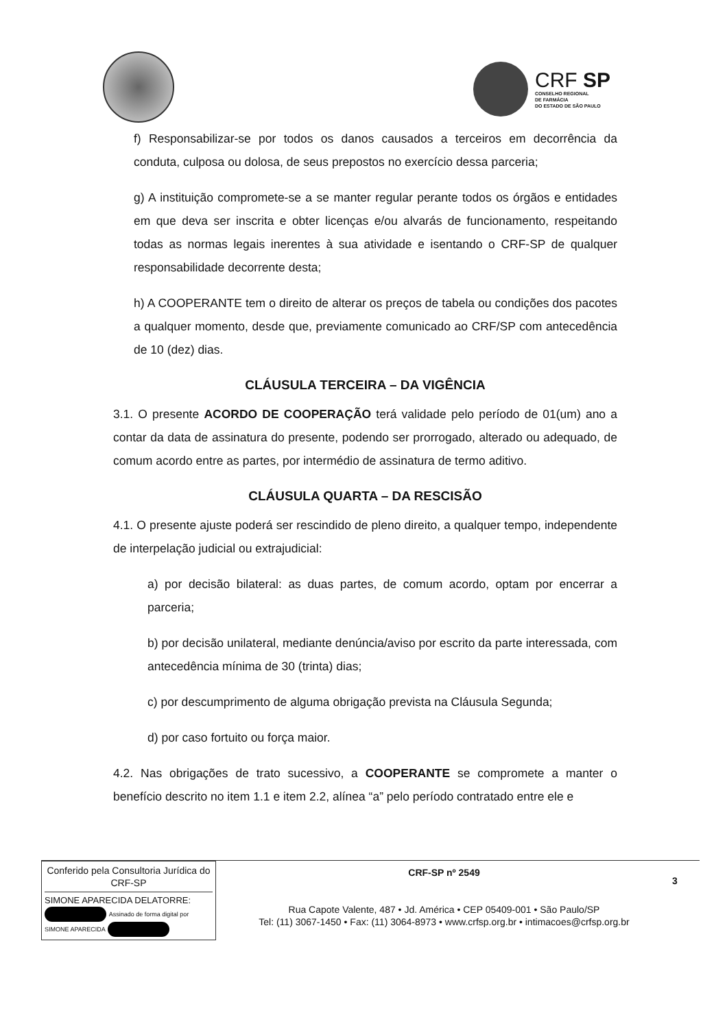CRF SP
CONSELHO REGIONAL
DE FARMÁCIA
DO ESTADO DE SÃO PAULO
f) Responsabilizar-se por todos os danos causados a terceiros em decorrência da conduta, culposa ou dolosa, de seus prepostos no exercício dessa parceria;
g) A instituição compromete-se a se manter regular perante todos os órgãos e entidades em que deva ser inscrita e obter licenças e/ou alvarás de funcionamento, respeitando todas as normas legais inerentes à sua atividade e isentando o CRF-SP de qualquer responsabilidade decorrente desta;
h) A COOPERANTE tem o direito de alterar os preços de tabela ou condições dos pacotes a qualquer momento, desde que, previamente comunicado ao CRF/SP com antecedência de 10 (dez) dias.
CLÁUSULA TERCEIRA – DA VIGÊNCIA
3.1. O presente ACORDO DE COOPERAÇÃO terá validade pelo período de 01(um) ano a contar da data de assinatura do presente, podendo ser prorrogado, alterado ou adequado, de comum acordo entre as partes, por intermédio de assinatura de termo aditivo.
CLÁUSULA QUARTA – DA RESCISÃO
4.1. O presente ajuste poderá ser rescindido de pleno direito, a qualquer tempo, independente de interpelação judicial ou extrajudicial:
a) por decisão bilateral: as duas partes, de comum acordo, optam por encerrar a parceria;
b) por decisão unilateral, mediante denúncia/aviso por escrito da parte interessada, com antecedência mínima de 30 (trinta) dias;
c) por descumprimento de alguma obrigação prevista na Cláusula Segunda;
d) por caso fortuito ou força maior.
4.2. Nas obrigações de trato sucessivo, a COOPERANTE se compromete a manter o benefício descrito no item 1.1 e item 2.2, alínea “a” pelo período contratado entre ele e
Conferido pela Consultoria Jurídica do CRF-SP
SIMONE APARECIDA DELATORRE: Assinado de forma digital por SIMONE APARECIDA
CRF-SP nº 2549
Rua Capote Valente, 487 • Jd. América • CEP 05409-001 • São Paulo/SP
Tel: (11) 3067-1450 • Fax: (11) 3064-8973 • www.crfsp.org.br • intimacoes@crfsp.org.br
3